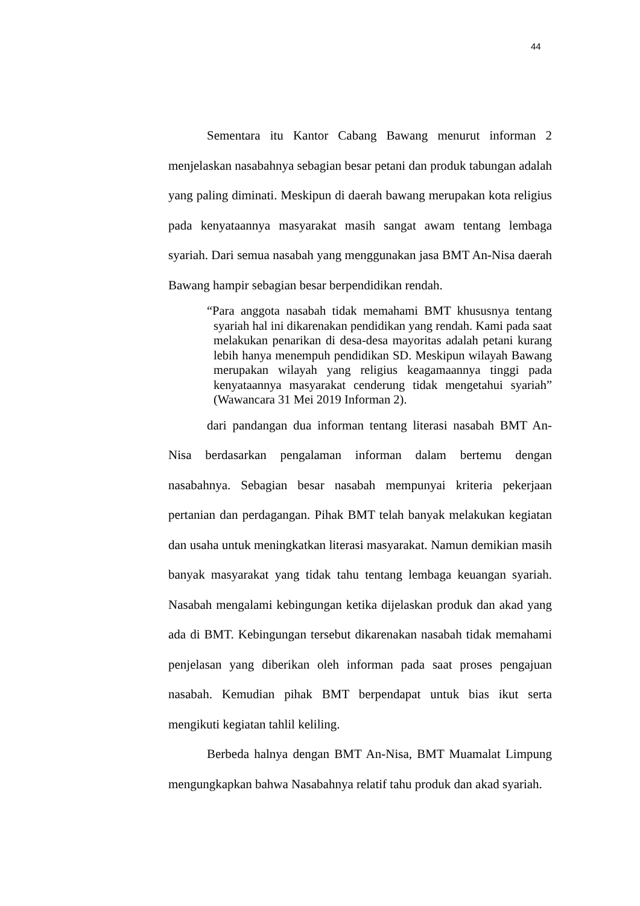44
Sementara itu Kantor Cabang Bawang menurut informan 2 menjelaskan nasabahnya sebagian besar petani dan produk tabungan adalah yang paling diminati. Meskipun di daerah bawang merupakan kota religius pada kenyataannya masyarakat masih sangat awam tentang lembaga syariah. Dari semua nasabah yang menggunakan jasa BMT An-Nisa daerah Bawang hampir sebagian besar berpendidikan rendah.
“Para anggota nasabah tidak memahami BMT khususnya tentang syariah hal ini dikarenakan pendidikan yang rendah. Kami pada saat melakukan penarikan di desa-desa mayoritas adalah petani kurang lebih hanya menempuh pendidikan SD. Meskipun wilayah Bawang merupakan wilayah yang religius keagamaannya tinggi pada kenyataannya masyarakat cenderung tidak mengetahui syariah” (Wawancara 31 Mei 2019 Informan 2).
dari pandangan dua informan tentang literasi nasabah BMT An-Nisa berdasarkan pengalaman informan dalam bertemu dengan nasabahnya. Sebagian besar nasabah mempunyai kriteria pekerjaan pertanian dan perdagangan. Pihak BMT telah banyak melakukan kegiatan dan usaha untuk meningkatkan literasi masyarakat. Namun demikian masih banyak masyarakat yang tidak tahu tentang lembaga keuangan syariah. Nasabah mengalami kebingungan ketika dijelaskan produk dan akad yang ada di BMT. Kebingungan tersebut dikarenakan nasabah tidak memahami penjelasan yang diberikan oleh informan pada saat proses pengajuan nasabah. Kemudian pihak BMT berpendapat untuk bias ikut serta mengikuti kegiatan tahlil keliling.
Berbeda halnya dengan BMT An-Nisa, BMT Muamalat Limpung mengungkapkan bahwa Nasabahnya relatif tahu produk dan akad syariah.